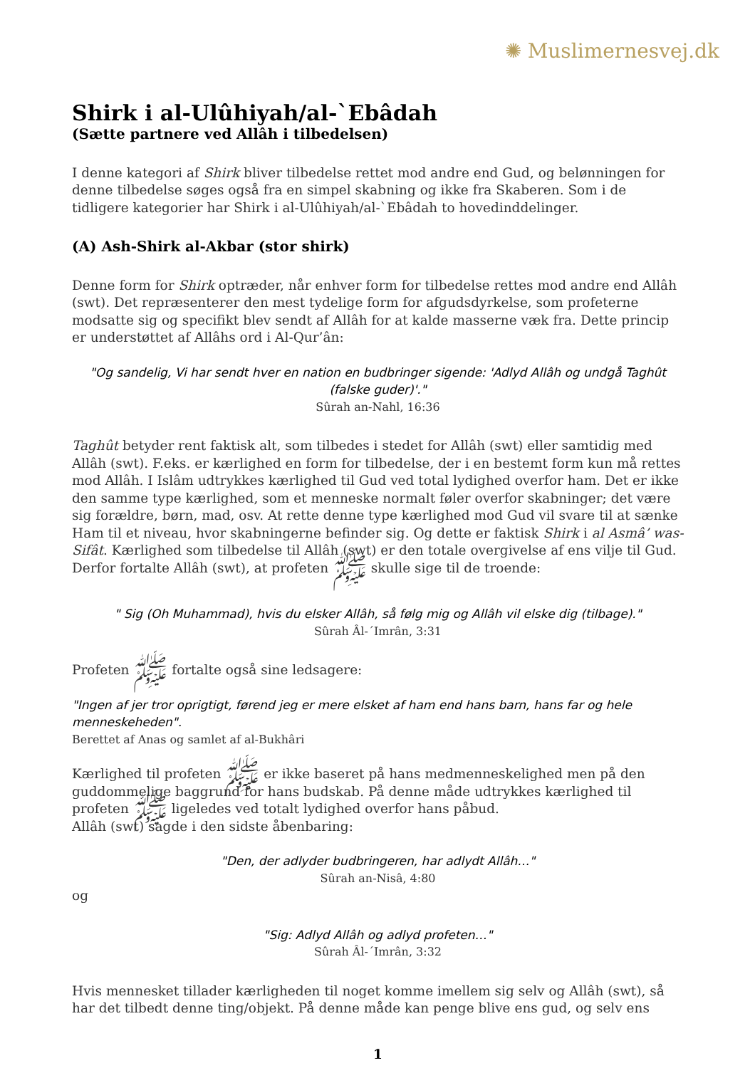✺ Muslimernesvej.dk
Shirk i al-Ulûhiyah/al-`Ebâdah
(Sætte partnere ved Allâh i tilbedelsen)
I denne kategori af Shirk bliver tilbedelse rettet mod andre end Gud, og belønningen for denne tilbedelse søges også fra en simpel skabning og ikke fra Skaberen. Som i de tidligere kategorier har Shirk i al-Ulûhiyah/al-`Ebâdah to hovedinddelinger.
(A) Ash-Shirk al-Akbar (stor shirk)
Denne form for Shirk optræder, når enhver form for tilbedelse rettes mod andre end Allâh (swt). Det repræsenterer den mest tydelige form for afgudsdyrkelse, som profeterne modsatte sig og specifikt blev sendt af Allâh for at kalde masserne væk fra. Dette princip er understøttet af Allâhs ord i Al-Qur’ân:
"Og sandelig, Vi har sendt hver en nation en budbringer sigende: 'Adlyd Allâh og undgå Taghût (falske guder)'."
Sûrah an-Nahl, 16:36
Taghût betyder rent faktisk alt, som tilbedes i stedet for Allâh (swt) eller samtidig med Allâh (swt). F.eks. er kærlighed en form for tilbedelse, der i en bestemt form kun må rettes mod Allâh. I Islâm udtrykkes kærlighed til Gud ved total lydighed overfor ham. Det er ikke den samme type kærlighed, som et menneske normalt føler overfor skabninger; det være sig forældre, børn, mad, osv. At rette denne type kærlighed mod Gud vil svare til at sænke Ham til et niveau, hvor skabningerne befinder sig. Og dette er faktisk Shirk i al Asmâ’ was-Sifât. Kærlighed som tilbedelse til Allâh (swt) er den totale overgivelse af ens vilje til Gud. Derfor fortalte Allâh (swt), at profeten ﷺ skulle sige til de troende:
" Sig (Oh Muhammad), hvis du elsker Allâh, så følg mig og Allâh vil elske dig (tilbage)."
Sûrah Âl-´Imrân, 3:31
Profeten ﷺ fortalte også sine ledsagere:
"Ingen af jer tror oprigtigt, førend jeg er mere elsket af ham end hans barn, hans far og hele menneskeheden".
Berettet af Anas og samlet af al-Bukhâri
Kærlighed til profeten ﷺ er ikke baseret på hans medmenneskelighed men på den guddommelige baggrund for hans budskab. På denne måde udtrykkes kærlighed til profeten ﷺ ligeledes ved totalt lydighed overfor hans påbud.
Allâh (swt) sagde i den sidste åbenbaring:
"Den, der adlyder budbringeren, har adlydt Allâh…"
Sûrah an-Nisâ, 4:80
og
"Sig: Adlyd Allâh og adlyd profeten…"
Sûrah Âl-´Imrân, 3:32
Hvis mennesket tillader kærligheden til noget komme imellem sig selv og Allâh (swt), så har det tilbedt denne ting/objekt. På denne måde kan penge blive ens gud, og selv ens
1